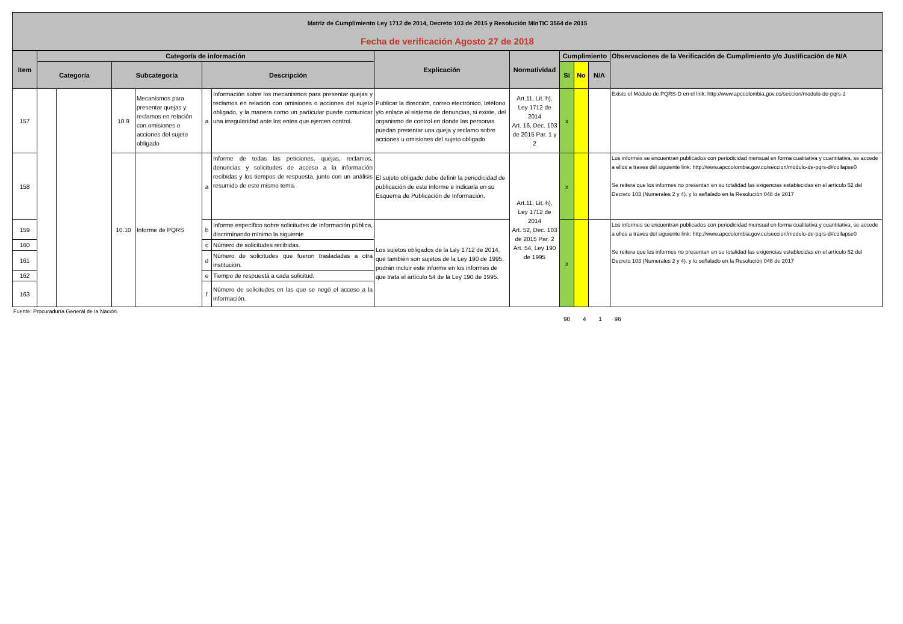Matriz de Cumplimiento Ley 1712 de 2014, Decreto 103 de 2015 y Resolución MinTIC 3564 de 2015
Fecha de verificación Agosto 27 de 2018
| Item | Categoría de información | | | | | | Explicación | Normatividad | Cumplimiento | | | Observaciones de la Verificación de Cumplimiento y/o Justificación de N/A |
| --- | --- | --- | --- | --- | --- | --- | --- | --- | --- | --- | --- | --- |
| | Categoría | | Subcategoría | | Descripción | | | | Si | No | N/A | |
| 157 | | | 10.9 | Mecanismos para presentar quejas y reclamos en relación con omisiones o acciones del sujeto obligado | a | Información sobre los mecanismos para presentar quejas y reclamos en relación con omisiones o acciones del sujeto obligado, y la manera como un particular puede comunicar una irregularidad ante los entes que ejercen control. | Publicar la dirección, correo electrónico, teléfono y/o enlace al sistema de denuncias, si existe, del organismo de control en donde las personas puedan presentar una queja y reclamo sobre acciones u omisiones del sujeto obligado. | Art.11, Lit. h), Ley 1712 de 2014 Art. 16, Dec. 103 de 2015 Par. 1 y 2 | x | | | Existe el Módulo de PQRS-D en el link: http://www.apccolombia.gov.co/seccion/modulo-de-pqrs-d |
| 158 | | | 10.10 | Informe de PQRS | a | Informe de todas las peticiones, quejas, reclamos, denuncias y solicitudes de acceso a la información recibidas y los tiempos de respuesta, junto con un análisis resumido de este mismo tema. | El sujeto obligado debe definir la periodicidad de publicación de este informe e indicarla en su Esquema de Publicación de Información. | Art.11, Lit. h), Ley 1712 de 2014 Art. 52, Dec. 103 de 2015 Par. 2 Art. 54, Ley 190 de 1995 | x | | | Los informes se encuentran publicados con periodicidad mensual en forma cualitativa y cuantitativa, se accede a ellos a traves del siguiente link: http://www.apccolombia.gov.co/seccion/modulo-de-pqrs-d#collapse0 Se reitera que los informes no presentan en su totalidad las exigencias establecidas en el artículo 52 del Decreto 103 (Numerales 2 y 4). y lo señalado en la Resolución 048 de 2017 |
| 159 | | | | | b | Informe específico sobre solicitudes de información pública, discriminando mínimo la siguiente | Los sujetos obligados de la Ley 1712 de 2014, que también son sujetos de la Ley 190 de 1995, podrán incluir este informe en los informes de que trata el artículo 54 de la Ley 190 de 1995. | | x | | | Los informes se encuentran publicados con periodicidad mensual en forma cualitativa y cuantitativa, se accede a ellos a traves del siguiente link: http://www.apccolombia.gov.co/seccion/modulo-de-pqrs-d#collapse0 Se reitera que los informes no presentan en su totalidad las exigencias establecidas en el artículo 52 del Decreto 103 (Numerales 2 y 4). y lo señalado en la Resolución 048 de 2017 |
| 160 | | | | | c | Número de solicitudes recibidas. | | | | | | |
| 161 | | | | | d | Número de solicitudes que fueron trasladadas a otra institución. | | | | | | |
| 162 | | | | | e | Tiempo de respuestá a cada solicitud. | | | | | | |
| 163 | | | | | f | Número de solicitudes en las que se negó el acceso a la información. | | | | | | |
Fuente: Procuraduría General de la Nación.
90 4 1 96